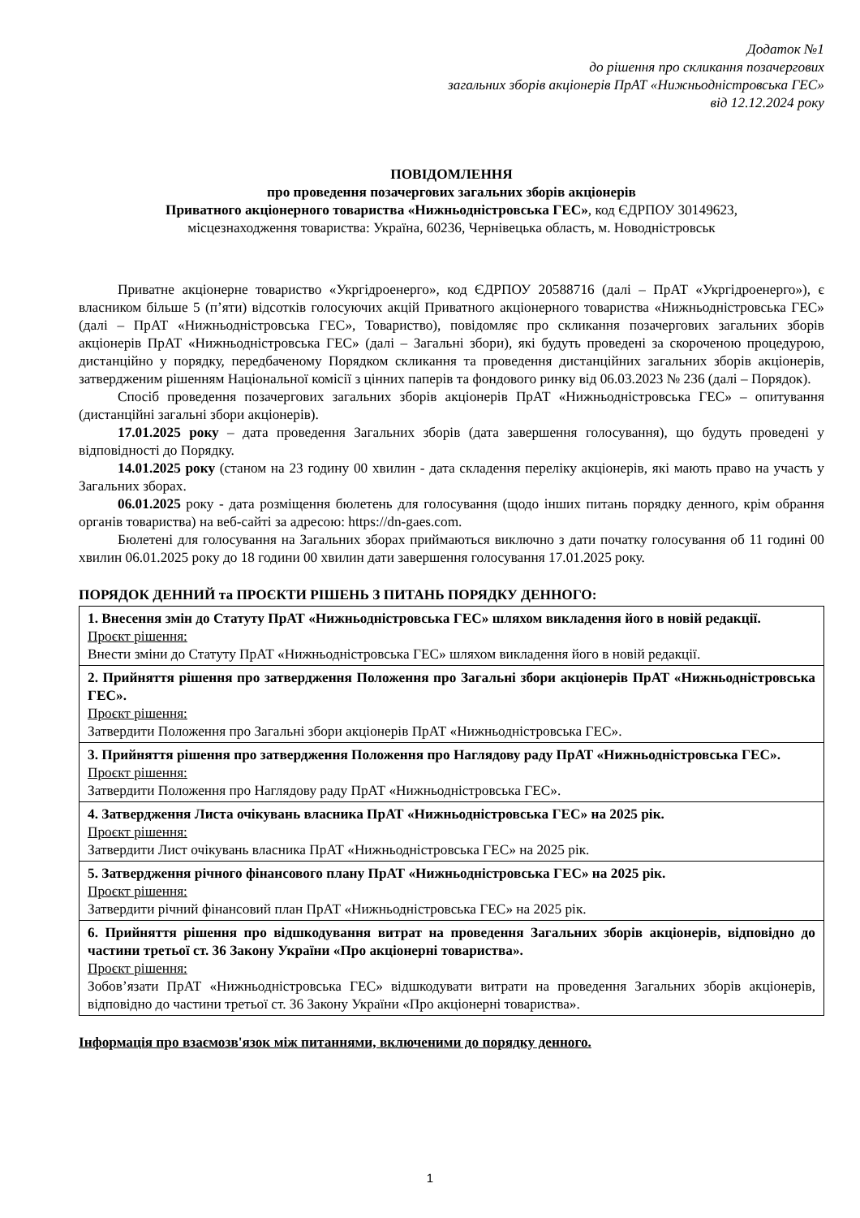Додаток №1
до рішення про скликання позачергових
загальних зборів акціонерів ПрАТ «Нижньодністровська ГЕС»
від 12.12.2024 року
ПОВІДОМЛЕННЯ
про проведення позачергових загальних зборів акціонерів
Приватного акціонерного товариства «Нижньодністровська ГЕС», код ЄДРПОУ 30149623,
місцезнаходження товариства: Україна, 60236, Чернівецька область, м. Новодністровськ
Приватне акціонерне товариство «Укргідроенерго», код ЄДРПОУ 20588716 (далі – ПрАТ «Укргідроенерго»), є власником більше 5 (п’яти) відсотків голосуючих акцій Приватного акціонерного товариства «Нижньодністровська ГЕС» (далі – ПрАТ «Нижньодністровська ГЕС», Товариство), повідомляє про скликання позачергових загальних зборів акціонерів ПрАТ «Нижньодністровська ГЕС» (далі – Загальні збори), які будуть проведені за скороченою процедурою, дистанційно у порядку, передбаченому Порядком скликання та проведення дистанційних загальних зборів акціонерів, затвердженим рішенням Національної комісії з цінних паперів та фондового ринку від 06.03.2023 № 236 (далі – Порядок).
Спосіб проведення позачергових загальних зборів акціонерів ПрАТ «Нижньодністровська ГЕС» – опитування (дистанційні загальні збори акціонерів).
17.01.2025 року – дата проведення Загальних зборів (дата завершення голосування), що будуть проведені у відповідності до Порядку.
14.01.2025 року (станом на 23 годину 00 хвилин - дата складення переліку акціонерів, які мають право на участь у Загальних зборах.
06.01.2025 року - дата розміщення бюлетень для голосування (щодо інших питань порядку денного, крім обрання органів товариства) на веб-сайті за адресою: https://dn-gaes.com.
Бюлетені для голосування на Загальних зборах приймаються виключно з дати початку голосування об 11 годині 00 хвилин 06.01.2025 року до 18 години 00 хвилин дати завершення голосування 17.01.2025 року.
ПОРЯДОК ДЕННИЙ та ПРОЄКТИ РІШЕНЬ З ПИТАНЬ ПОРЯДКУ ДЕННОГО:
| 1. Внесення змін до Статуту ПрАТ «Нижньодністровська ГЕС» шляхом викладення його в новій редакції. Проєкт рішення: Внести зміни до Статуту ПрАТ «Нижньодністровська ГЕС» шляхом викладення його в новій редакції. |
| 2. Прийняття рішення про затвердження Положення про Загальні збори акціонерів ПрАТ «Нижньодністровська ГЕС». Проєкт рішення: Затвердити Положення про Загальні збори акціонерів ПрАТ «Нижньодністровська ГЕС». |
| 3. Прийняття рішення про затвердження Положення про Наглядову раду ПрАТ «Нижньодністровська ГЕС». Проєкт рішення: Затвердити Положення про Наглядову раду ПрАТ «Нижньодністровська ГЕС». |
| 4. Затвердження Листа очікувань власника ПрАТ «Нижньодністровська ГЕС» на 2025 рік. Проєкт рішення: Затвердити Лист очікувань власника ПрАТ «Нижньодністровська ГЕС» на 2025 рік. |
| 5. Затвердження річного фінансового плану ПрАТ «Нижньодністровська ГЕС» на 2025 рік. Проєкт рішення: Затвердити річний фінансовий план ПрАТ «Нижньодністровська ГЕС» на 2025 рік. |
| 6. Прийняття рішення про відшкодування витрат на проведення Загальних зборів акціонерів, відповідно до частини третьої ст. 36 Закону України «Про акціонерні товариства». Проєкт рішення: Зобов’язати ПрАТ «Нижньодністровська ГЕС» відшкодувати витрати на проведення Загальних зборів акціонерів, відповідно до частини третьої ст. 36 Закону України «Про акціонерні товариства». |
Інформація про взаємозв'язок між питаннями, включеними до порядку денного.
1